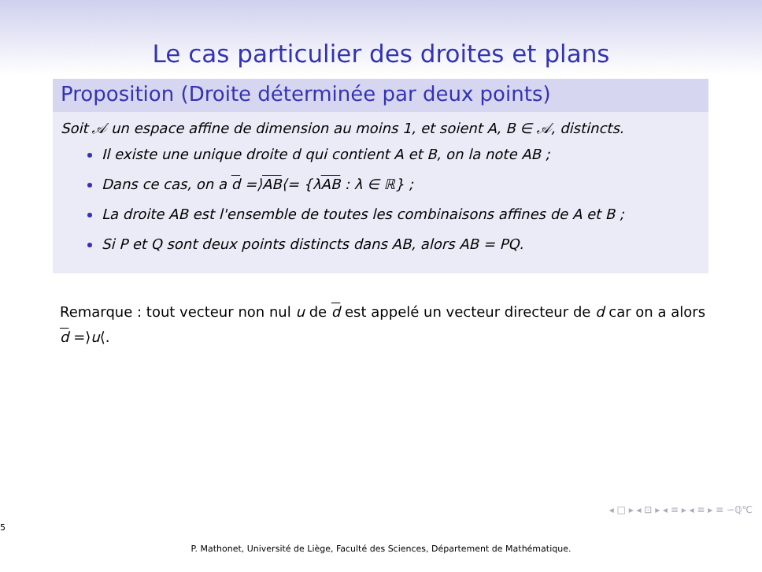Le cas particulier des droites et plans
Proposition (Droite déterminée par deux points)
Soit 𝒜 un espace affine de dimension au moins 1, et soient A, B ∈ 𝒜, distincts.
Il existe une unique droite d qui contient A et B, on la note AB ;
Dans ce cas, on a d =⟩AB⟨= {λAB : λ ∈ ℝ} ;
La droite AB est l'ensemble de toutes les combinaisons affines de A et B ;
Si P et Q sont deux points distincts dans AB, alors AB = PQ.
Remarque : tout vecteur non nul u de d est appelé un vecteur directeur de d car on a alors d =⟩u⟨.
◂ □ ▸ ◂ ⊡ ▸ ◂ ≡ ▸ ◂ ≡ ▸ ≡ ∽ℚ℃
5
P. Mathonet, Université de Liège, Faculté des Sciences, Département de Mathématique.